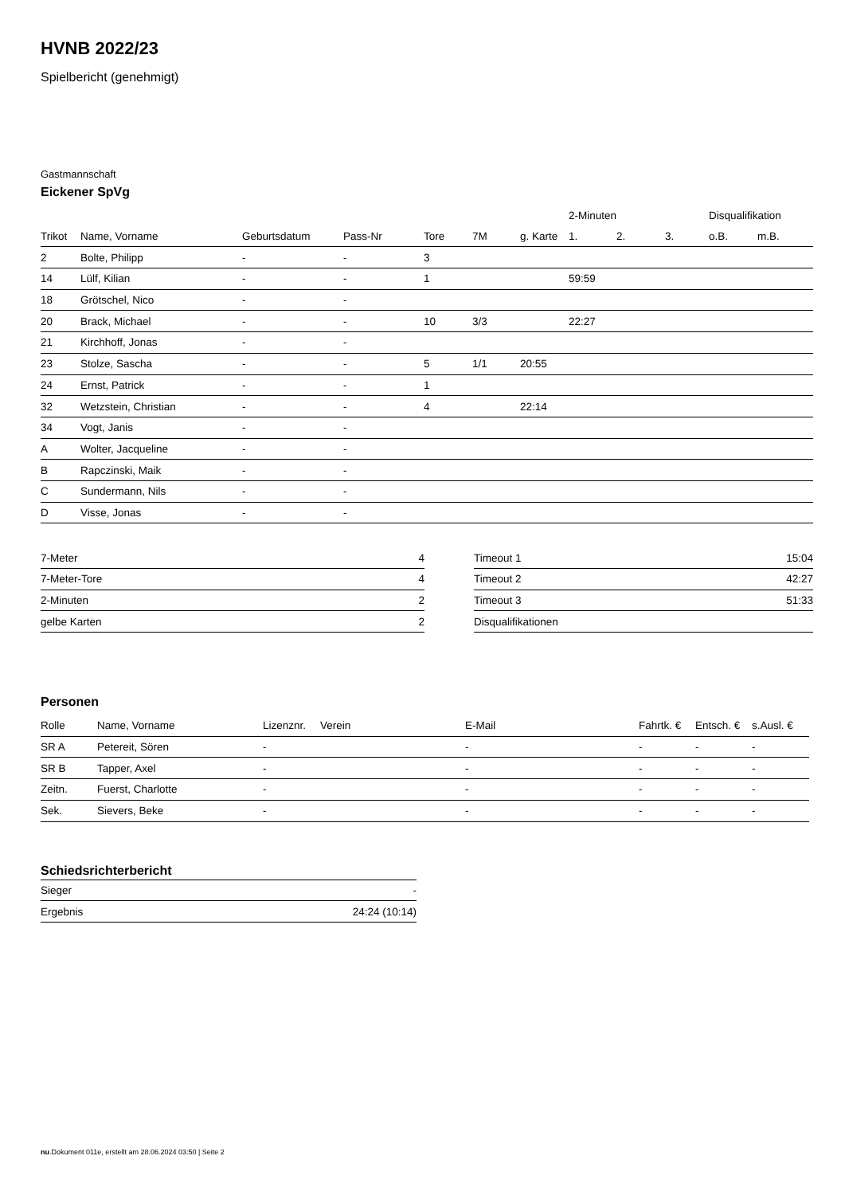HVNB 2022/23
Spielbericht (genehmigt)
Gastmannschaft
Eickener SpVg
| | | | | | | | 2-Minuten | | | Disqualifikation | |
| Trikot | Name, Vorname | Geburtsdatum | Pass-Nr | Tore | 7M | g. Karte | 1. | 2. | 3. | o.B. | m.B. |
| 2 | Bolte, Philipp | - | - | 3 | | | | | | | |
| 14 | Lülf, Kilian | - | - | 1 | | | 59:59 | | | | |
| 18 | Grötschel, Nico | - | - | | | | | | | | |
| 20 | Brack, Michael | - | - | 10 | 3/3 | | 22:27 | | | | |
| 21 | Kirchhoff, Jonas | - | - | | | | | | | | |
| 23 | Stolze, Sascha | - | - | 5 | 1/1 | 20:55 | | | | | |
| 24 | Ernst, Patrick | - | - | 1 | | | | | | | |
| 32 | Wetzstein, Christian | - | - | 4 | | 22:14 | | | | | |
| 34 | Vogt, Janis | - | - | | | | | | | | |
| A | Wolter, Jacqueline | - | - | | | | | | | | |
| B | Rapczinski, Maik | - | - | | | | | | | | |
| C | Sundermann, Nils | - | - | | | | | | | | |
| D | Visse, Jonas | - | - | | | | | | | | |
| 7-Meter | 4 |
| 7-Meter-Tore | 4 |
| 2-Minuten | 2 |
| gelbe Karten | 2 |
| Timeout 1 | 15:04 |
| Timeout 2 | 42:27 |
| Timeout 3 | 51:33 |
| Disqualifikationen | |
Personen
| Rolle | Name, Vorname | Lizenznr. | Verein | E-Mail | Fahrtk. € | Entsch. € | s.Ausl. € |
| --- | --- | --- | --- | --- | --- | --- | --- |
| SR A | Petereit, Sören | - | | - | - | - | - |
| SR B | Tapper, Axel | - | | - | - | - | - |
| Zeitn. | Fuerst, Charlotte | - | | - | - | - | - |
| Sek. | Sievers, Beke | - | | - | - | - | - |
Schiedsrichterbericht
| Sieger | - |
| Ergebnis | 24:24 (10:14) |
nu.Dokument 011e, erstellt am 28.06.2024 03:50 | Seite 2